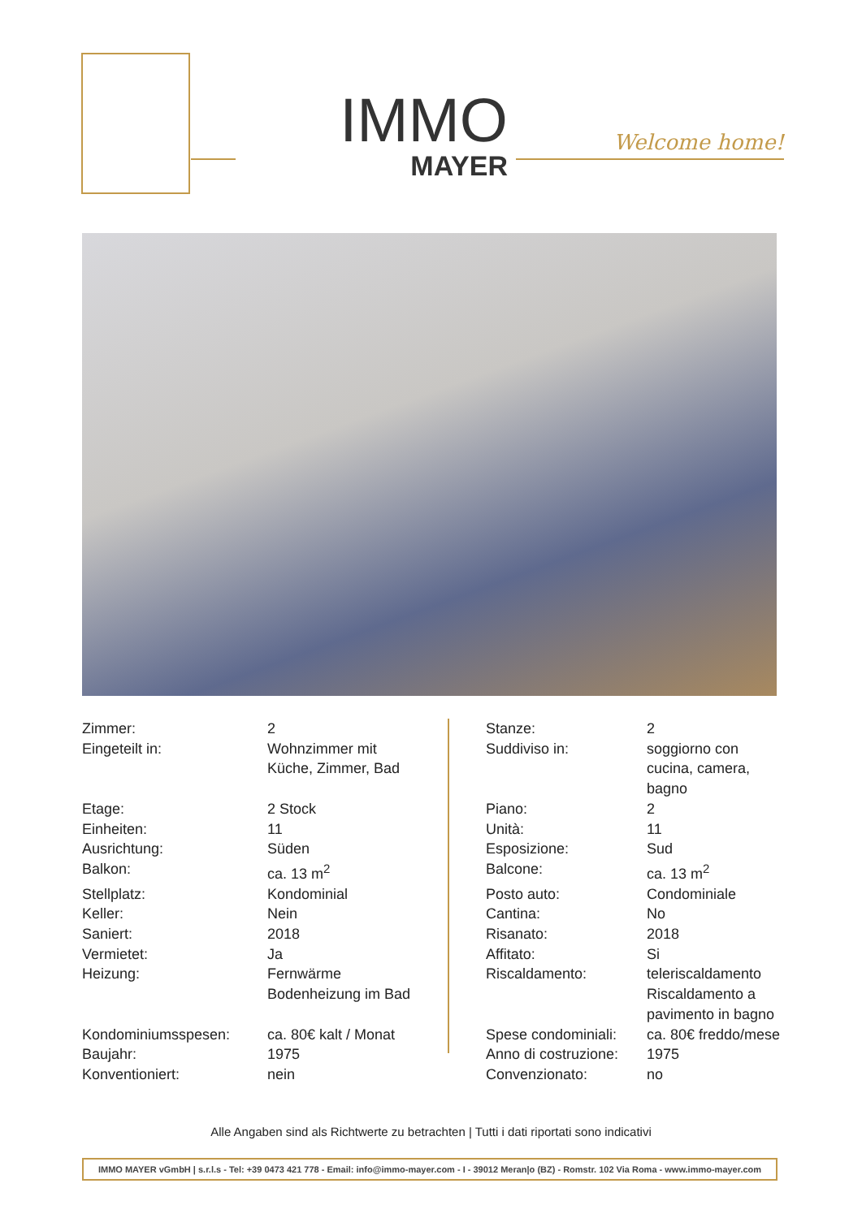IMMO
MAYER
Welcome home!
| Zimmer: | 2 |
| Eingeteilt in: | Wohnzimmer mit Küche, Zimmer, Bad |
| Etage: | 2 Stock |
| Einheiten: | 11 |
| Ausrichtung: | Süden |
| Balkon: | ca. 13 m<sup>2</sup> |
| Stellplatz: | Kondominial |
| Keller: | Nein |
| Saniert: | 2018 |
| Vermietet: | Ja |
| Heizung: | Fernwärme Bodenheizung im Bad |
| Kondominiumsspesen: | ca. 80€ kalt / Monat |
| Baujahr: | 1975 |
| Konventioniert: | nein |
| Stanze: | 2 |
| Suddiviso in: | soggiorno con cucina, camera, bagno |
| Piano: | 2 |
| Unità: | 11 |
| Esposizione: | Sud |
| Balcone: | ca. 13 m<sup>2</sup> |
| Posto auto: | Condominiale |
| Cantina: | No |
| Risanato: | 2018 |
| Affitato: | Si |
| Riscaldamento: | teleriscaldamento Riscaldamento a pavimento in bagno |
| Spese condominiali: | ca. 80€ freddo/mese |
| Anno di costruzione: | 1975 |
| Convenzionato: | no |
Alle Angaben sind als Richtwerte zu betrachten | Tutti i dati riportati sono indicativi
IMMO MAYER vGmbH | s.r.l.s - Tel: +39 0473 421 778 - Email: info@immo-mayer.com - I - 39012 Meran|o (BZ) - Romstr. 102 Via Roma - www.immo-mayer.com